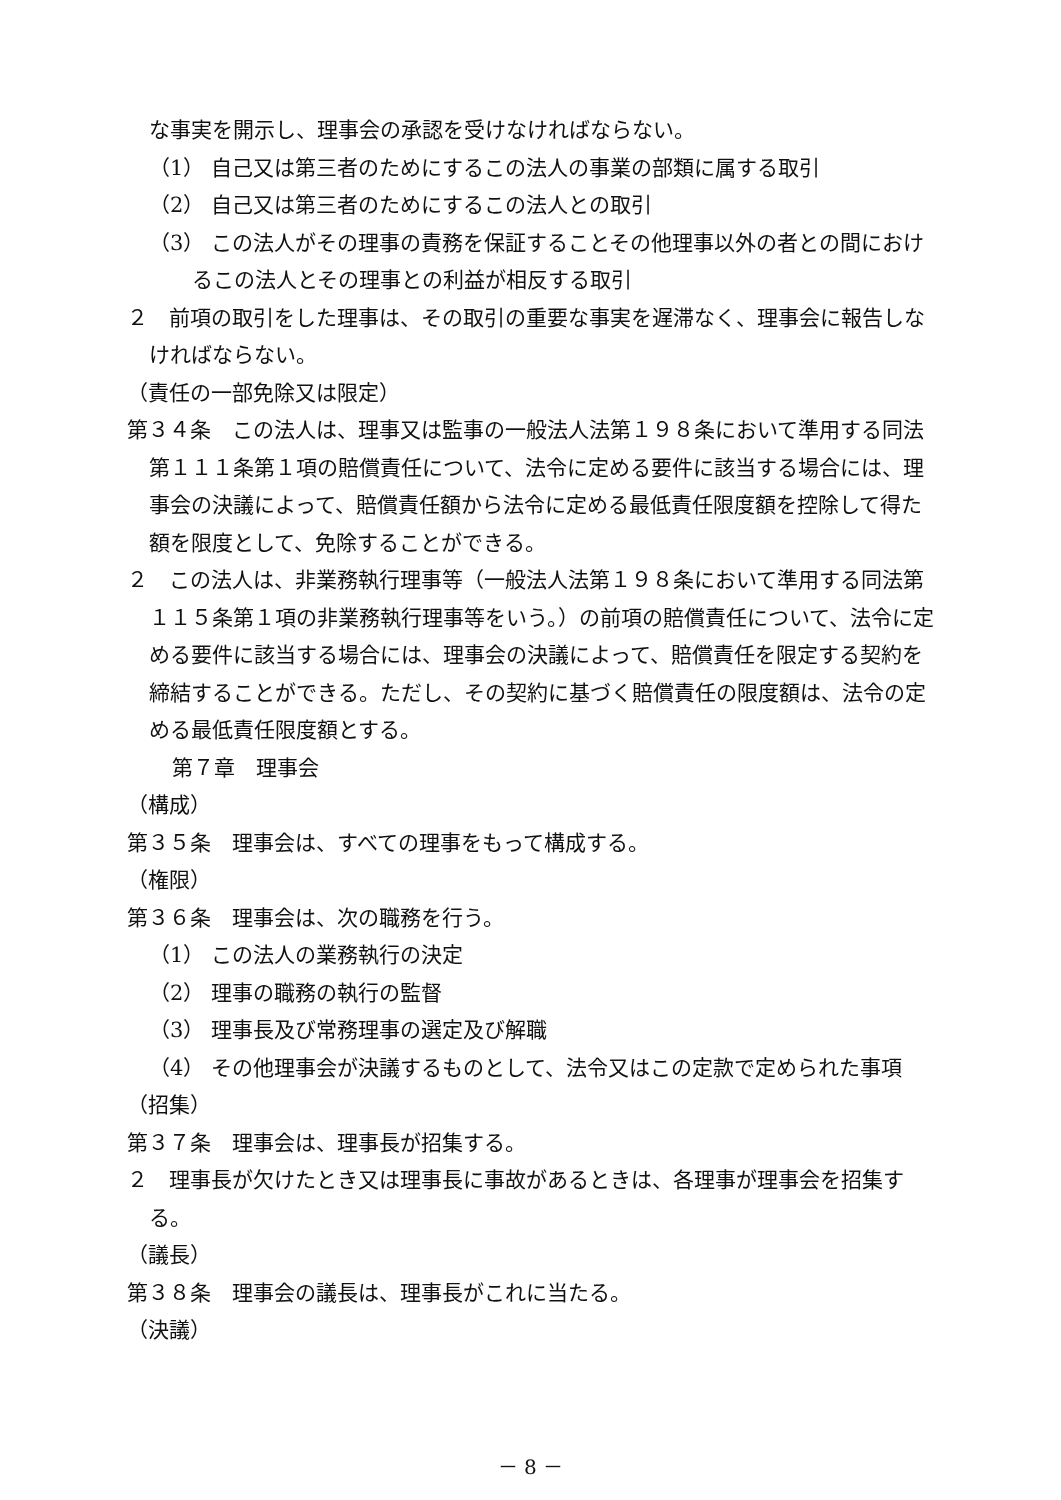な事実を開示し、理事会の承認を受けなければならない。
（1） 自己又は第三者のためにするこの法人の事業の部類に属する取引
（2） 自己又は第三者のためにするこの法人との取引
（3） この法人がその理事の責務を保証することその他理事以外の者との間におけるこの法人とその理事との利益が相反する取引
２　前項の取引をした理事は、その取引の重要な事実を遅滞なく、理事会に報告しなければならない。
（責任の一部免除又は限定）
第３４条　この法人は、理事又は監事の一般法人法第１９８条において準用する同法第１１１条第１項の賠償責任について、法令に定める要件に該当する場合には、理事会の決議によって、賠償責任額から法令に定める最低責任限度額を控除して得た額を限度として、免除することができる。
２　この法人は、非業務執行理事等（一般法人法第１９８条において準用する同法第１１５条第１項の非業務執行理事等をいう。）の前項の賠償責任について、法令に定める要件に該当する場合には、理事会の決議によって、賠償責任を限定する契約を締結することができる。ただし、その契約に基づく賠償責任の限度額は、法令の定める最低責任限度額とする。
第７章　理事会
（構成）
第３５条　理事会は、すべての理事をもって構成する。
（権限）
第３６条　理事会は、次の職務を行う。
（1） この法人の業務執行の決定
（2） 理事の職務の執行の監督
（3） 理事長及び常務理事の選定及び解職
（4） その他理事会が決議するものとして、法令又はこの定款で定められた事項
（招集）
第３７条　理事会は、理事長が招集する。
２　理事長が欠けたとき又は理事長に事故があるときは、各理事が理事会を招集する。
（議長）
第３８条　理事会の議長は、理事長がこれに当たる。
（決議）
－ 8 －